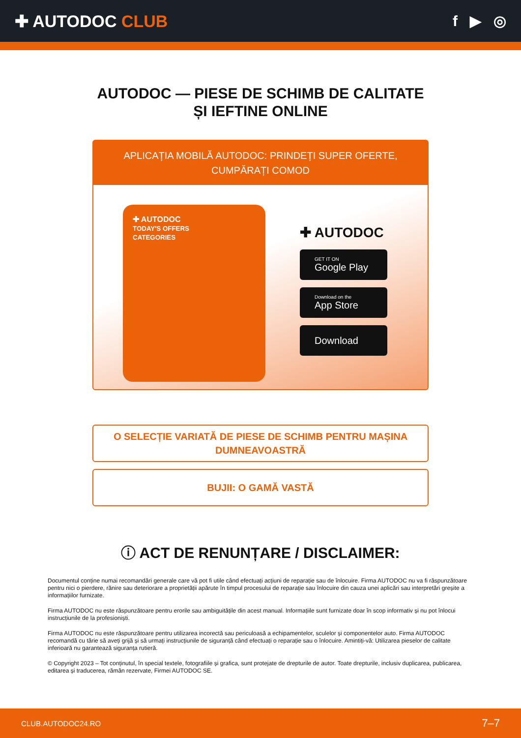✚ AUTODOC CLUB f ▶ ◎
AUTODOC — PIESE DE SCHIMB DE CALITATE ȘI IEFTINE ONLINE
APLICAȚIA MOBILĂ AUTODOC: PRINDEȚI SUPER OFERTE, CUMPĂRAȚI COMOD
✚ AUTODOC
TODAY'S OFFERS
CATEGORIES
✚ AUTODOC
GET IT ON
Google Play
Download on the
App Store
Download
O SELECȚIE VARIATĂ DE PIESE DE SCHIMB PENTRU MAȘINA DUMNEAVOASTRĂ
BUJII: O GAMĂ VASTĂ
ⓘ ACT DE RENUNȚARE / DISCLAIMER:
Documentul conține numai recomandări generale care vă pot fi utile când efectuați acțiuni de reparație sau de înlocuire. Firma AUTODOC nu va fi răspunzătoare pentru nici o pierdere, rănire sau deteriorare a proprietății apărute în timpul procesului de reparație sau înlocuire din cauza unei aplicări sau interpretări greșite a informațiilor furnizate.
Firma AUTODOC nu este răspunzătoare pentru erorile sau ambiguitățile din acest manual. Informațiile sunt furnizate doar în scop informativ și nu pot înlocui instrucțiunile de la profesioniști.
Firma AUTODOC nu este răspunzătoare pentru utilizarea incorectă sau periculoasă a echipamentelor, sculelor și componentelor auto. Firma AUTODOC recomandă cu tărie să aveți grijă și să urmați instrucțiunile de siguranță când efectuați o reparație sau o înlocuire. Amintiți-vă: Utilizarea pieselor de calitate inferioară nu garantează siguranța rutieră.
© Copyright 2023 – Tot conținutul, în special textele, fotografiile și grafica, sunt protejate de drepturile de autor. Toate drepturile, inclusiv duplicarea, publicarea, editarea și traducerea, rămân rezervate, Firmei AUTODOC SE.
CLUB.AUTODOC24.RO 7–7